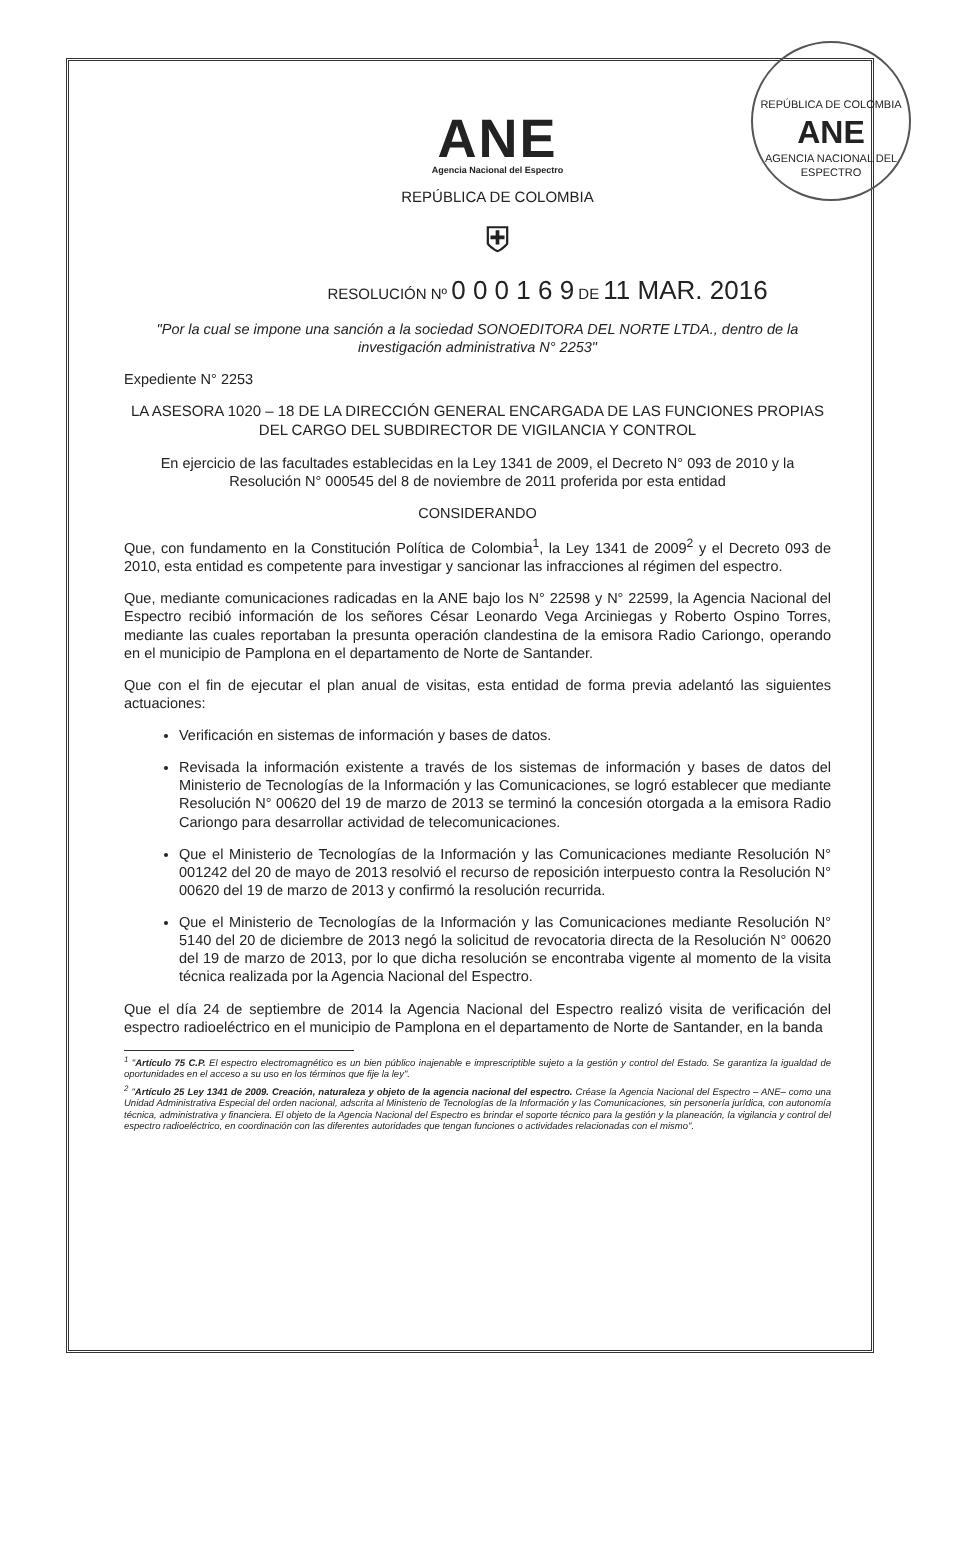REPÚBLICA DE COLOMBIA
ANE
AGENCIA NACIONAL DEL ESPECTRO
ANE
Agencia Nacional del Espectro
REPÚBLICA DE COLOMBIA
⛨
RESOLUCIÓN Nº 0 0 0 1 6 9 DE 11 MAR. 2016
"Por la cual se impone una sanción a la sociedad SONOEDITORA DEL NORTE LTDA., dentro de la investigación administrativa N° 2253"
Expediente N° 2253
LA ASESORA 1020 – 18 DE LA DIRECCIÓN GENERAL ENCARGADA DE LAS FUNCIONES PROPIAS DEL CARGO DEL SUBDIRECTOR DE VIGILANCIA Y CONTROL
En ejercicio de las facultades establecidas en la Ley 1341 de 2009, el Decreto N° 093 de 2010 y la Resolución N° 000545 del 8 de noviembre de 2011 proferida por esta entidad
CONSIDERANDO
Que, con fundamento en la Constitución Política de Colombia<sup>1</sup>, la Ley 1341 de 2009<sup>2</sup> y el Decreto 093 de 2010, esta entidad es competente para investigar y sancionar las infracciones al régimen del espectro.
Que, mediante comunicaciones radicadas en la ANE bajo los N° 22598 y N° 22599, la Agencia Nacional del Espectro recibió información de los señores César Leonardo Vega Arciniegas y Roberto Ospino Torres, mediante las cuales reportaban la presunta operación clandestina de la emisora Radio Cariongo, operando en el municipio de Pamplona en el departamento de Norte de Santander.
Que con el fin de ejecutar el plan anual de visitas, esta entidad de forma previa adelantó las siguientes actuaciones:
Verificación en sistemas de información y bases de datos.
Revisada la información existente a través de los sistemas de información y bases de datos del Ministerio de Tecnologías de la Información y las Comunicaciones, se logró establecer que mediante Resolución N° 00620 del 19 de marzo de 2013 se terminó la concesión otorgada a la emisora Radio Cariongo para desarrollar actividad de telecomunicaciones.
Que el Ministerio de Tecnologías de la Información y las Comunicaciones mediante Resolución N° 001242 del 20 de mayo de 2013 resolvió el recurso de reposición interpuesto contra la Resolución N° 00620 del 19 de marzo de 2013 y confirmó la resolución recurrida.
Que el Ministerio de Tecnologías de la Información y las Comunicaciones mediante Resolución N° 5140 del 20 de diciembre de 2013 negó la solicitud de revocatoria directa de la Resolución N° 00620 del 19 de marzo de 2013, por lo que dicha resolución se encontraba vigente al momento de la visita técnica realizada por la Agencia Nacional del Espectro.
Que el día 24 de septiembre de 2014 la Agencia Nacional del Espectro realizó visita de verificación del espectro radioeléctrico en el municipio de Pamplona en el departamento de Norte de Santander, en la banda
<sup>1</sup> "Artículo 75 C.P. El espectro electromagnético es un bien público inajenable e imprescriptible sujeto a la gestión y control del Estado. Se garantiza la igualdad de oportunidades en el acceso a su uso en los términos que fije la ley".
<sup>2</sup> "Artículo 25 Ley 1341 de 2009. Creación, naturaleza y objeto de la agencia nacional del espectro. Créase la Agencia Nacional del Espectro – ANE– como una Unidad Administrativa Especial del orden nacional, adscrita al Ministerio de Tecnologías de la Información y las Comunicaciones, sin personería jurídica, con autonomía técnica, administrativa y financiera. El objeto de la Agencia Nacional del Espectro es brindar el soporte técnico para la gestión y la planeación, la vigilancia y control del espectro radioeléctrico, en coordinación con las diferentes autoridades que tengan funciones o actividades relacionadas con el mismo".